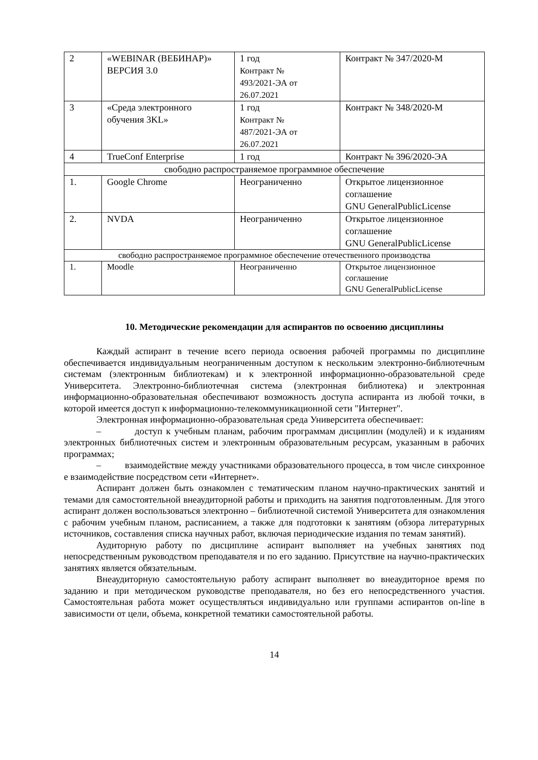| 2 | «WEBINAR (ВЕБИНАР)» ВЕРСИЯ 3.0 | 1 год Контракт № 493/2021-ЭА от 26.07.2021 | Контракт № 347/2020-М |
| 3 | «Среда электронного обучения 3KL» | 1 год Контракт № 487/2021-ЭА от 26.07.2021 | Контракт № 348/2020-М |
| 4 | TrueConf Enterprise | 1 год | Контракт № 396/2020-ЭА |
| свободно распространяемое программное обеспечение | | | |
| 1. | Google Chrome | Неограниченно | Открытое лицензионное соглашение GNU GeneralPublicLicense |
| 2. | NVDA | Неограниченно | Открытое лицензионное соглашение GNU GeneralPublicLicense |
| свободно распространяемое программное обеспечение отечественного производства | | | |
| 1. | Moodle | Неограниченно | Открытое лицензионное соглашение GNU GeneralPublicLicense |
10. Методические рекомендации для аспирантов по освоению дисциплины
Каждый аспирант в течение всего периода освоения рабочей программы по дисциплине обеспечивается индивидуальным неограниченным доступом к нескольким электронно-библиотечным системам (электронным библиотекам) и к электронной информационно-образовательной среде Университета. Электронно-библиотечная система (электронная библиотека) и электронная информационно-образовательная обеспечивают возможность доступа аспиранта из любой точки, в которой имеется доступ к информационно-телекоммуникационной сети "Интернет".
Электронная информационно-образовательная среда Университета обеспечивает:
– доступ к учебным планам, рабочим программам дисциплин (модулей) и к изданиям электронных библиотечных систем и электронным образовательным ресурсам, указанным в рабочих программах;
– взаимодействие между участниками образовательного процесса, в том числе синхронное е взаимодействие посредством сети «Интернет».
Аспирант должен быть ознакомлен с тематическим планом научно-практических занятий и темами для самостоятельной внеаудиторной работы и приходить на занятия подготовленным. Для этого аспирант должен воспользоваться электронно – библиотечной системой Университета для ознакомления с рабочим учебным планом, расписанием, а также для подготовки к занятиям (обзора литературных источников, составления списка научных работ, включая периодические издания по темам занятий).
Аудиторную работу по дисциплине аспирант выполняет на учебных занятиях под непосредственным руководством преподавателя и по его заданию. Присутствие на научно-практических занятиях является обязательным.
Внеаудиторную самостоятельную работу аспирант выполняет во внеаудиторное время по заданию и при методическом руководстве преподавателя, но без его непосредственного участия. Самостоятельная работа может осуществляться индивидуально или группами аспирантов on-line в зависимости от цели, объема, конкретной тематики самостоятельной работы.
14